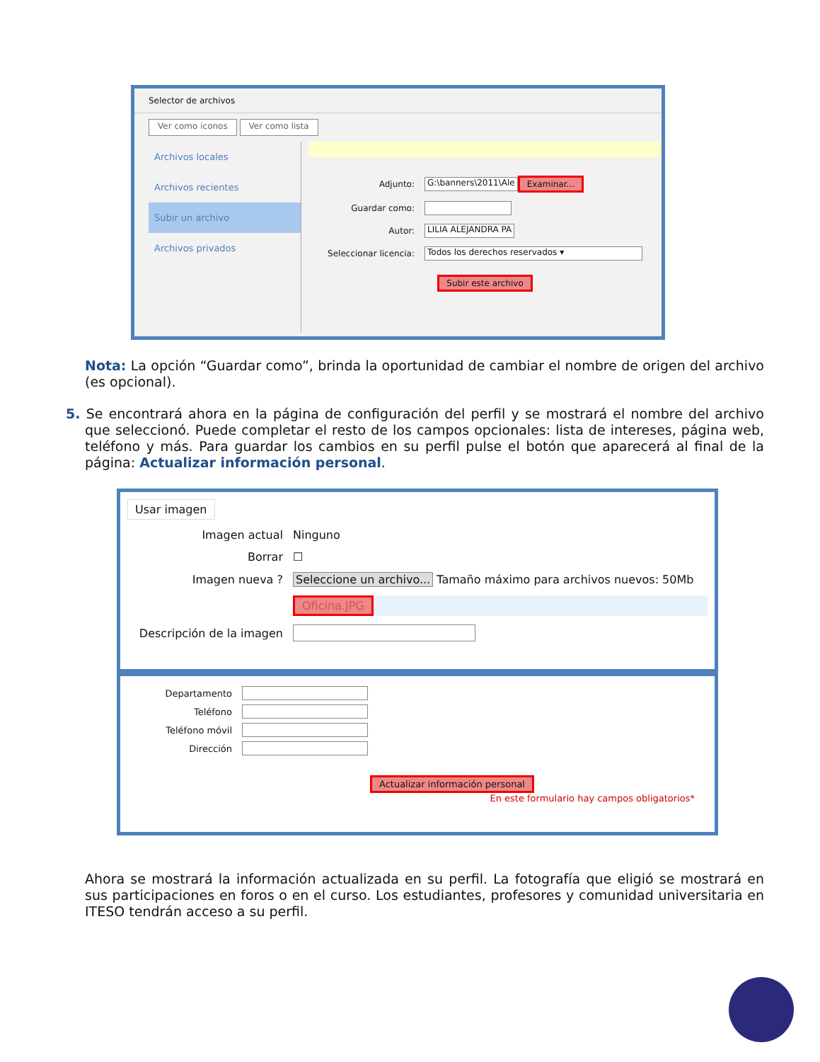Selector de archivos
Ver como iconos Ver como lista
Archivos locales
Archivos recientes
Subir un archivo
Archivos privados
Adjunto: G:\banners\2011\Ale Examinar...
Guardar como:
Autor: LILIA ALEJANDRA PA
Seleccionar licencia: Todos los derechos reservados ▾
Subir este archivo
Nota: La opción “Guardar como”, brinda la oportunidad de cambiar el nombre de origen del archivo (es opcional).
5. Se encontrará ahora en la página de configuración del perfil y se mostrará el nombre del archivo que seleccionó. Puede completar el resto de los campos opcionales: lista de intereses, página web, teléfono y más. Para guardar los cambios en su perfil pulse el botón que aparecerá al final de la página: Actualizar información personal.
Usar imagen
Imagen actual Ninguno
Borrar ☐
Imagen nueva ? Seleccione un archivo... Tamaño máximo para archivos nuevos: 50Mb
Oficina.JPG
Descripción de la imagen
Departamento
Teléfono
Teléfono móvil
Dirección
Actualizar información personal
En este formulario hay campos obligatorios*
Ahora se mostrará la información actualizada en su perfil. La fotografía que eligió se mostrará en sus participaciones en foros o en el curso. Los estudiantes, profesores y comunidad universitaria en ITESO tendrán acceso a su perfil.